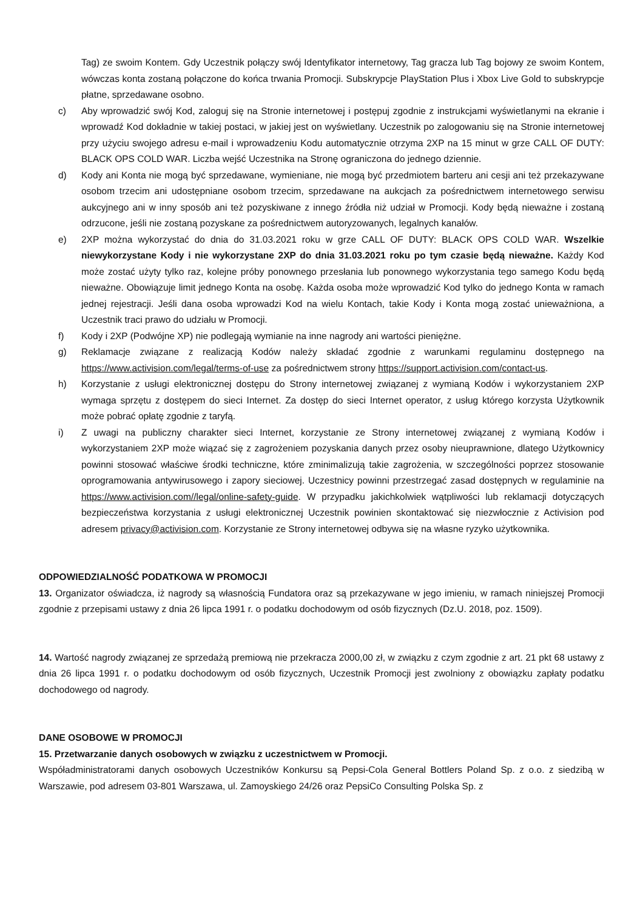Tag) ze swoim Kontem. Gdy Uczestnik połączy swój Identyfikator internetowy, Tag gracza lub Tag bojowy ze swoim Kontem, wówczas konta zostaną połączone do końca trwania Promocji. Subskrypcje PlayStation Plus i Xbox Live Gold to subskrypcje płatne, sprzedawane osobno.
c) Aby wprowadzić swój Kod, zaloguj się na Stronie internetowej i postępuj zgodnie z instrukcjami wyświetlanymi na ekranie i wprowadź Kod dokładnie w takiej postaci, w jakiej jest on wyświetlany. Uczestnik po zalogowaniu się na Stronie internetowej przy użyciu swojego adresu e-mail i wprowadzeniu Kodu automatycznie otrzyma 2XP na 15 minut w grze CALL OF DUTY: BLACK OPS COLD WAR. Liczba wejść Uczestnika na Stronę ograniczona do jednego dziennie.
d) Kody ani Konta nie mogą być sprzedawane, wymieniane, nie mogą być przedmiotem barteru ani cesji ani też przekazywane osobom trzecim ani udostępniane osobom trzecim, sprzedawane na aukcjach za pośrednictwem internetowego serwisu aukcyjnego ani w inny sposób ani też pozyskiwane z innego źródła niż udział w Promocji. Kody będą nieważne i zostaną odrzucone, jeśli nie zostaną pozyskane za pośrednictwem autoryzowanych, legalnych kanałów.
e) 2XP można wykorzystać do dnia do 31.03.2021 roku w grze CALL OF DUTY: BLACK OPS COLD WAR. Wszelkie niewykorzystane Kody i nie wykorzystane 2XP do dnia 31.03.2021 roku po tym czasie będą nieważne. Każdy Kod może zostać użyty tylko raz, kolejne próby ponownego przesłania lub ponownego wykorzystania tego samego Kodu będą nieważne. Obowiązuje limit jednego Konta na osobę. Każda osoba może wprowadzić Kod tylko do jednego Konta w ramach jednej rejestracji. Jeśli dana osoba wprowadzi Kod na wielu Kontach, takie Kody i Konta mogą zostać unieważniona, a Uczestnik traci prawo do udziału w Promocji.
f) Kody i 2XP (Podwójne XP) nie podlegają wymianie na inne nagrody ani wartości pieniężne.
g) Reklamacje związane z realizacją Kodów należy składać zgodnie z warunkami regulaminu dostępnego na https://www.activision.com/legal/terms-of-use za pośrednictwem strony https://support.activision.com/contact-us.
h) Korzystanie z usługi elektronicznej dostępu do Strony internetowej związanej z wymianą Kodów i wykorzystaniem 2XP wymaga sprzętu z dostępem do sieci Internet. Za dostęp do sieci Internet operator, z usług którego korzysta Użytkownik może pobrać opłatę zgodnie z taryfą.
i) Z uwagi na publiczny charakter sieci Internet, korzystanie ze Strony internetowej związanej z wymianą Kodów i wykorzystaniem 2XP może wiązać się z zagrożeniem pozyskania danych przez osoby nieuprawnione, dlatego Użytkownicy powinni stosować właściwe środki techniczne, które zminimalizują takie zagrożenia, w szczególności poprzez stosowanie oprogramowania antywirusowego i zapory sieciowej. Uczestnicy powinni przestrzegać zasad dostępnych w regulaminie na https://www.activision.com//legal/online-safety-guide. W przypadku jakichkolwiek wątpliwości lub reklamacji dotyczących bezpieczeństwa korzystania z usługi elektronicznej Uczestnik powinien skontaktować się niezwłocznie z Activision pod adresem privacy@activision.com. Korzystanie ze Strony internetowej odbywa się na własne ryzyko użytkownika.
ODPOWIEDZIALNOŚĆ PODATKOWA W PROMOCJI
13. Organizator oświadcza, iż nagrody są własnością Fundatora oraz są przekazywane w jego imieniu, w ramach niniejszej Promocji zgodnie z przepisami ustawy z dnia 26 lipca 1991 r. o podatku dochodowym od osób fizycznych (Dz.U. 2018, poz. 1509).
14. Wartość nagrody związanej ze sprzedażą premiową nie przekracza 2000,00 zł, w związku z czym zgodnie z art. 21 pkt 68 ustawy z dnia 26 lipca 1991 r. o podatku dochodowym od osób fizycznych, Uczestnik Promocji jest zwolniony z obowiązku zapłaty podatku dochodowego od nagrody.
DANE OSOBOWE W PROMOCJI
15. Przetwarzanie danych osobowych w związku z uczestnictwem w Promocji.
Współadministratorami danych osobowych Uczestników Konkursu są Pepsi-Cola General Bottlers Poland Sp. z o.o. z siedzibą w Warszawie, pod adresem 03-801 Warszawa, ul. Zamoyskiego 24/26 oraz PepsiCo Consulting Polska Sp. z